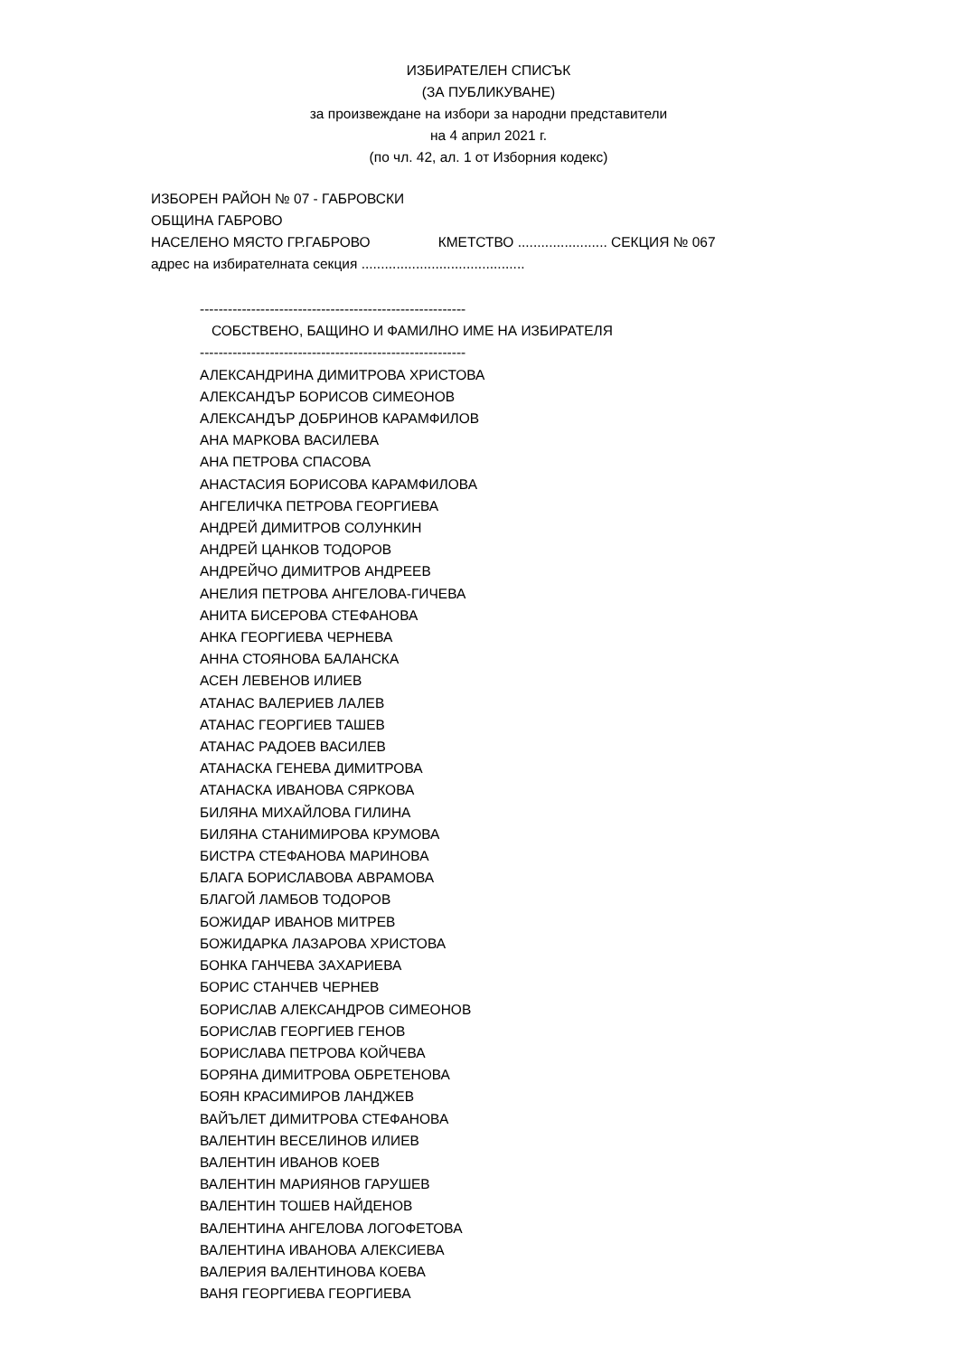ИЗБИРАТЕЛЕН СПИСЪК
(ЗА ПУБЛИКУВАНЕ)
за произвеждане на избори за народни представители
на 4 април 2021 г.
(по чл. 42, ал. 1 от Изборния кодекс)
ИЗБОРЕН РАЙОН № 07 - ГАБРОВСКИ
ОБЩИНА ГАБРОВО
НАСЕЛЕНО МЯСТО ГР.ГАБРОВО КМЕТСТВО ....................... СЕКЦИЯ № 067
адрес на избирателната секция ..........................................
---------------------------------------------------------
СОБСТВЕНО, БАЩИНО И ФАМИЛНО ИМЕ НА ИЗБИРАТЕЛЯ
---------------------------------------------------------
АЛЕКСАНДРИНА ДИМИТРОВА ХРИСТОВА
АЛЕКСАНДЪР БОРИСОВ СИМЕОНОВ
АЛЕКСАНДЪР ДОБРИНОВ КАРАМФИЛОВ
АНА МАРКОВА ВАСИЛЕВА
АНА ПЕТРОВА СПАСОВА
АНАСТАСИЯ БОРИСОВА КАРАМФИЛОВА
АНГЕЛИЧКА ПЕТРОВА ГЕОРГИЕВА
АНДРЕЙ ДИМИТРОВ СОЛУНКИН
АНДРЕЙ ЦАНКОВ ТОДОРОВ
АНДРЕЙЧО ДИМИТРОВ АНДРЕЕВ
АНЕЛИЯ ПЕТРОВА АНГЕЛОВА-ГИЧЕВА
АНИТА БИСЕРОВА СТЕФАНОВА
АНКА ГЕОРГИЕВА ЧЕРНЕВА
АННА СТОЯНОВА БАЛАНСКА
АСЕН ЛЕВЕНОВ ИЛИЕВ
АТАНАС ВАЛЕРИЕВ ЛАЛЕВ
АТАНАС ГЕОРГИЕВ ТАШЕВ
АТАНАС РАДОЕВ ВАСИЛЕВ
АТАНАСКА ГЕНЕВА ДИМИТРОВА
АТАНАСКА ИВАНОВА СЯРКОВА
БИЛЯНА МИХАЙЛОВА ГИЛИНА
БИЛЯНА СТАНИМИРОВА КРУМОВА
БИСТРА СТЕФАНОВА МАРИНОВА
БЛАГА БОРИСЛАВОВА АВРАМОВА
БЛАГОЙ ЛАМБОВ ТОДОРОВ
БОЖИДАР ИВАНОВ МИТРЕВ
БОЖИДАРКА ЛАЗАРОВА ХРИСТОВА
БОНКА ГАНЧЕВА ЗАХАРИЕВА
БОРИС СТАНЧЕВ ЧЕРНЕВ
БОРИСЛАВ АЛЕКСАНДРОВ СИМЕОНОВ
БОРИСЛАВ ГЕОРГИЕВ ГЕНОВ
БОРИСЛАВА ПЕТРОВА КОЙЧЕВА
БОРЯНА ДИМИТРОВА ОБРЕТЕНОВА
БОЯН КРАСИМИРОВ ЛАНДЖЕВ
ВАЙЪЛЕТ ДИМИТРОВА СТЕФАНОВА
ВАЛЕНТИН ВЕСЕЛИНОВ ИЛИЕВ
ВАЛЕНТИН ИВАНОВ КОЕВ
ВАЛЕНТИН МАРИЯНОВ ГАРУШЕВ
ВАЛЕНТИН ТОШЕВ НАЙДЕНОВ
ВАЛЕНТИНА АНГЕЛОВА ЛОГОФЕТОВА
ВАЛЕНТИНА ИВАНОВА АЛЕКСИЕВА
ВАЛЕРИЯ ВАЛЕНТИНОВА КОЕВА
ВАНЯ ГЕОРГИЕВА ГЕОРГИЕВА